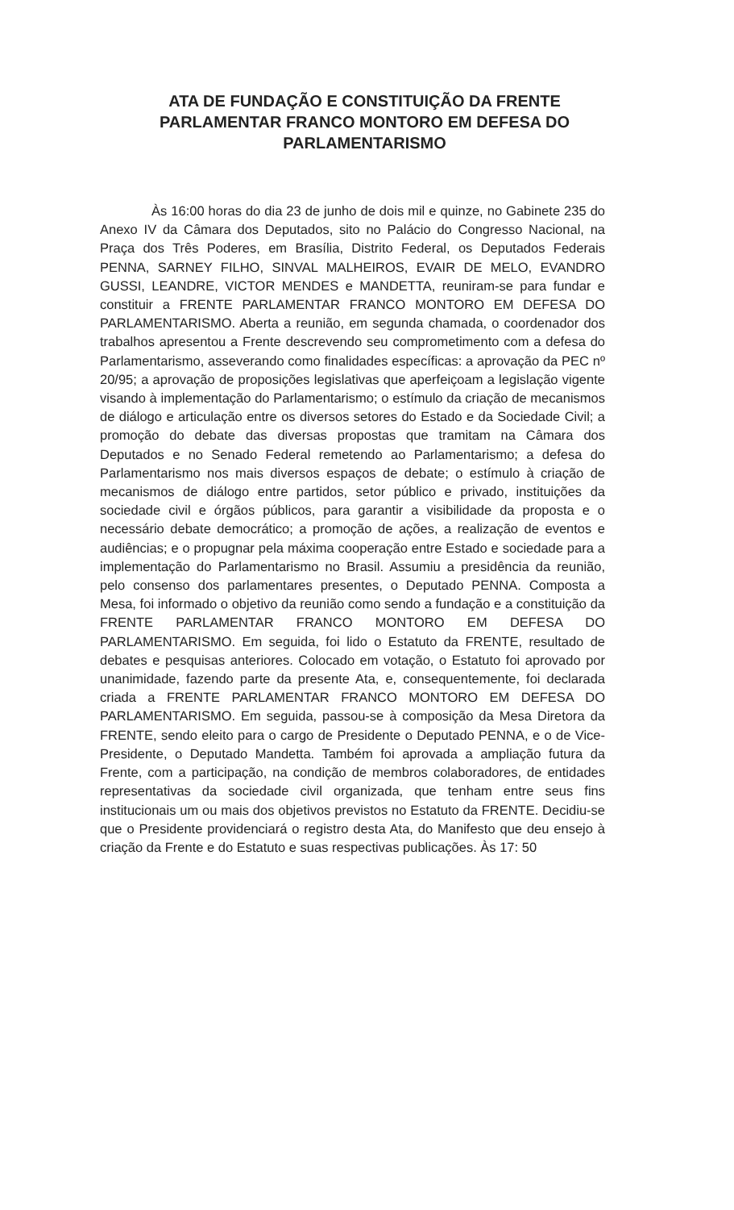ATA DE FUNDAÇÃO E CONSTITUIÇÃO DA FRENTE PARLAMENTAR FRANCO MONTORO EM DEFESA DO PARLAMENTARISMO
Às 16:00 horas do dia 23 de junho de dois mil e quinze, no Gabinete 235 do Anexo IV da Câmara dos Deputados, sito no Palácio do Congresso Nacional, na Praça dos Três Poderes, em Brasília, Distrito Federal, os Deputados Federais PENNA, SARNEY FILHO, SINVAL MALHEIROS, EVAIR DE MELO, EVANDRO GUSSI, LEANDRE, VICTOR MENDES e MANDETTA, reuniram-se para fundar e constituir a FRENTE PARLAMENTAR FRANCO MONTORO EM DEFESA DO PARLAMENTARISMO. Aberta a reunião, em segunda chamada, o coordenador dos trabalhos apresentou a Frente descrevendo seu comprometimento com a defesa do Parlamentarismo, asseverando como finalidades específicas: a aprovação da PEC nº 20/95; a aprovação de proposições legislativas que aperfeiçoam a legislação vigente visando à implementação do Parlamentarismo; o estímulo da criação de mecanismos de diálogo e articulação entre os diversos setores do Estado e da Sociedade Civil; a promoção do debate das diversas propostas que tramitam na Câmara dos Deputados e no Senado Federal remetendo ao Parlamentarismo; a defesa do Parlamentarismo nos mais diversos espaços de debate; o estímulo à criação de mecanismos de diálogo entre partidos, setor público e privado, instituições da sociedade civil e órgãos públicos, para garantir a visibilidade da proposta e o necessário debate democrático; a promoção de ações, a realização de eventos e audiências; e o propugnar pela máxima cooperação entre Estado e sociedade para a implementação do Parlamentarismo no Brasil. Assumiu a presidência da reunião, pelo consenso dos parlamentares presentes, o Deputado PENNA. Composta a Mesa, foi informado o objetivo da reunião como sendo a fundação e a constituição da FRENTE PARLAMENTAR FRANCO MONTORO EM DEFESA DO PARLAMENTARISMO. Em seguida, foi lido o Estatuto da FRENTE, resultado de debates e pesquisas anteriores. Colocado em votação, o Estatuto foi aprovado por unanimidade, fazendo parte da presente Ata, e, consequentemente, foi declarada criada a FRENTE PARLAMENTAR FRANCO MONTORO EM DEFESA DO PARLAMENTARISMO. Em seguida, passou-se à composição da Mesa Diretora da FRENTE, sendo eleito para o cargo de Presidente o Deputado PENNA, e o de Vice-Presidente, o Deputado Mandetta. Também foi aprovada a ampliação futura da Frente, com a participação, na condição de membros colaboradores, de entidades representativas da sociedade civil organizada, que tenham entre seus fins institucionais um ou mais dos objetivos previstos no Estatuto da FRENTE. Decidiu-se que o Presidente providenciará o registro desta Ata, do Manifesto que deu ensejo à criação da Frente e do Estatuto e suas respectivas publicações. Às 17: 50